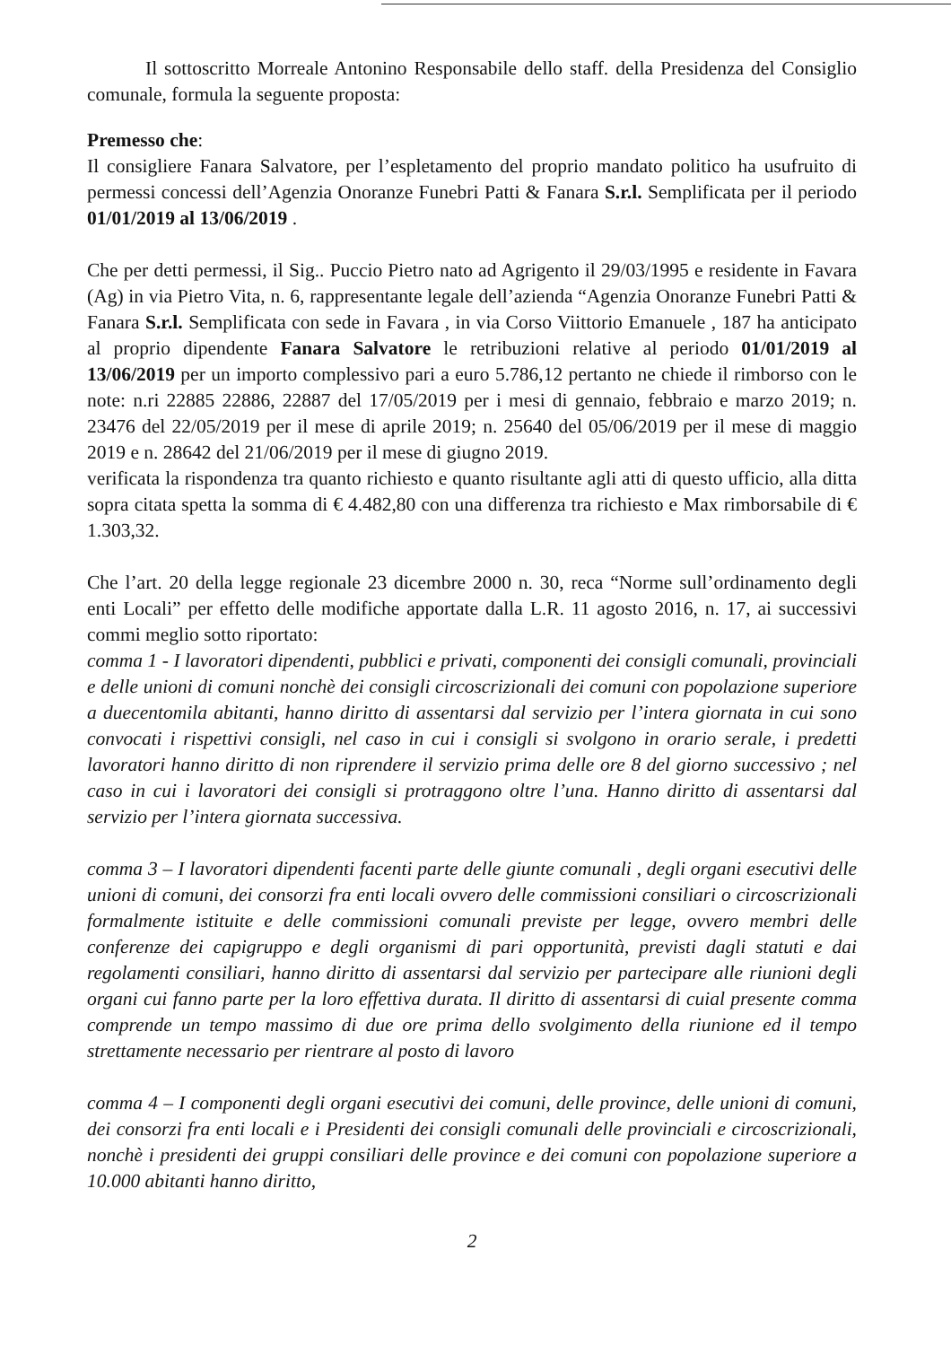Il sottoscritto Morreale Antonino Responsabile dello staff. della Presidenza del Consiglio comunale, formula la seguente proposta:
Premesso che:
Il consigliere Fanara Salvatore, per l’espletamento del proprio mandato politico ha usufruito di permessi concessi dell’Agenzia Onoranze Funebri Patti & Fanara S.r.l. Semplificata per il periodo 01/01/2019 al 13/06/2019 .
Che per detti permessi, il Sig.. Puccio Pietro nato ad Agrigento il 29/03/1995 e residente in Favara (Ag) in via Pietro Vita, n. 6, rappresentante legale dell’azienda “Agenzia Onoranze Funebri Patti & Fanara S.r.l. Semplificata con sede in Favara , in via Corso Viittorio Emanuele , 187 ha anticipato al proprio dipendente Fanara Salvatore le retribuzioni relative al periodo 01/01/2019 al 13/06/2019 per un importo complessivo pari a euro 5.786,12 pertanto ne chiede il rimborso con le note: n.ri 22885 22886, 22887 del 17/05/2019 per i mesi di gennaio, febbraio e marzo 2019; n. 23476 del 22/05/2019 per il mese di aprile 2019; n. 25640 del 05/06/2019 per il mese di maggio 2019 e n. 28642 del 21/06/2019 per il mese di giugno 2019.
verificata la rispondenza tra quanto richiesto e quanto risultante agli atti di questo ufficio, alla ditta sopra citata spetta la somma di € 4.482,80 con una differenza tra richiesto e Max rimborsabile di € 1.303,32.
Che l’art. 20 della legge regionale 23 dicembre 2000 n. 30, reca “Norme sull’ordinamento degli enti Locali” per effetto delle modifiche apportate dalla L.R. 11 agosto 2016, n. 17, ai successivi commi meglio sotto riportato:
comma 1 - I lavoratori dipendenti, pubblici e privati, componenti dei consigli comunali, provinciali e delle unioni di comuni nonchè dei consigli circoscrizionali dei comuni con popolazione superiore a duecentomila abitanti, hanno diritto di assentarsi dal servizio per l’intera giornata in cui sono convocati i rispettivi consigli, nel caso in cui i consigli si svolgono in orario serale, i predetti lavoratori hanno diritto di non riprendere il servizio prima delle ore 8 del giorno successivo ; nel caso in cui i lavoratori dei consigli si protraggono oltre l’una. Hanno diritto di assentarsi dal servizio per l’intera giornata successiva.
comma 3 – I lavoratori dipendenti facenti parte delle giunte comunali , degli organi esecutivi delle unioni di comuni, dei consorzi fra enti locali ovvero delle commissioni consiliari o circoscrizionali formalmente istituite e delle commissioni comunali previste per legge, ovvero membri delle conferenze dei capigruppo e degli organismi di pari opportunità, previsti dagli statuti e dai regolamenti consiliari, hanno diritto di assentarsi dal servizio per partecipare alle riunioni degli organi cui fanno parte per la loro effettiva durata. Il diritto di assentarsi di cuial presente comma comprende un tempo massimo di due ore prima dello svolgimento della riunione ed il tempo strettamente necessario per rientrare al posto di lavoro
comma 4 – I componenti degli organi esecutivi dei comuni, delle province, delle unioni di comuni, dei consorzi fra enti locali e i Presidenti dei consigli comunali delle provinciali e circoscrizionali, nonchè i presidenti dei gruppi consiliari delle province e dei comuni con popolazione superiore a 10.000 abitanti hanno diritto,
2